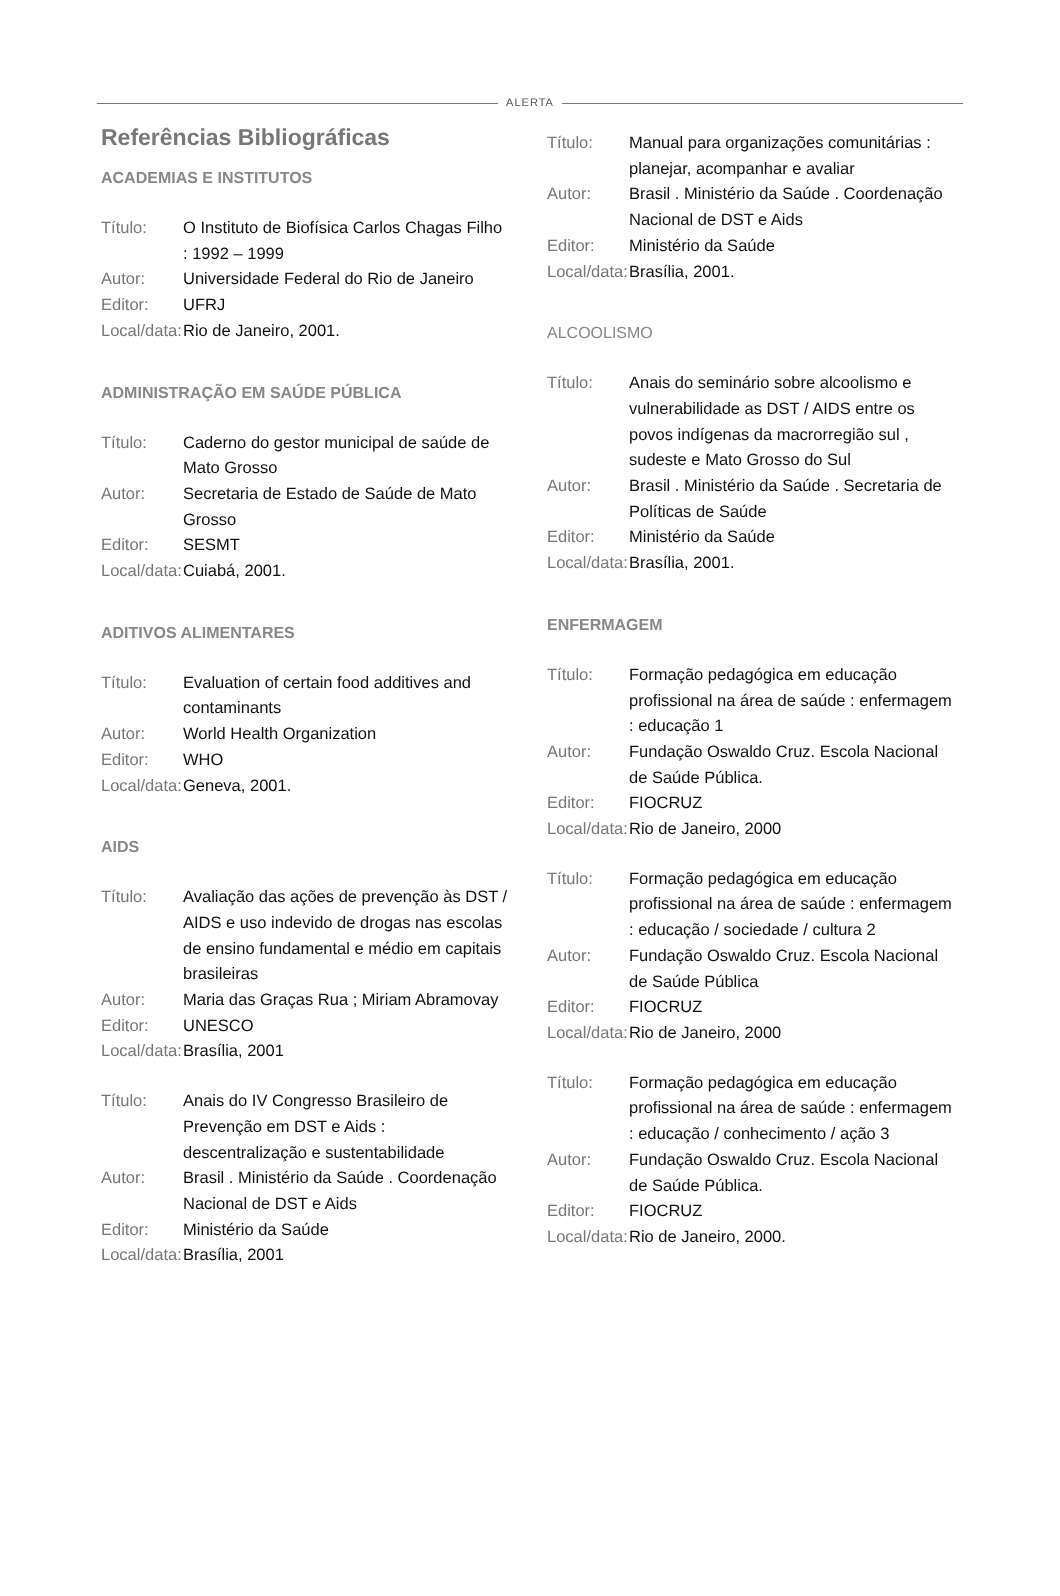ALERTA
Referências Bibliográficas
ACADEMIAS E INSTITUTOS
Título:
O Instituto de Biofísica Carlos Chagas Filho : 1992 – 1999
Autor:
Universidade Federal do Rio de Janeiro
Editor:
UFRJ
Local/data:
Rio de Janeiro, 2001.
ADMINISTRAÇÃO EM SAÚDE PÚBLICA
Título:
Caderno do gestor municipal de saúde de Mato Grosso
Autor:
Secretaria de Estado de Saúde de Mato Grosso
Editor:
SESMT
Local/data:
Cuiabá, 2001.
ADITIVOS ALIMENTARES
Título:
Evaluation of certain food additives and contaminants
Autor:
World Health Organization
Editor:
WHO
Local/data:
Geneva, 2001.
AIDS
Título:
Avaliação das ações de prevenção às DST / AIDS e uso indevido de drogas nas escolas de ensino fundamental e médio em capitais brasileiras
Autor:
Maria das Graças Rua ; Miriam Abramovay
Editor:
UNESCO
Local/data:
Brasília, 2001
Título:
Anais do IV Congresso Brasileiro de Prevenção em DST e Aids : descentralização e sustentabilidade
Autor:
Brasil . Ministério da Saúde . Coordenação Nacional de DST e Aids
Editor:
Ministério da Saúde
Local/data:
Brasília, 2001
Título:
Manual para organizações comunitárias : planejar, acompanhar e avaliar
Autor:
Brasil . Ministério da Saúde . Coordenação Nacional de DST e Aids
Editor:
Ministério da Saúde
Local/data:
Brasília, 2001.
ALCOOLISMO
Título:
Anais do seminário sobre alcoolismo e vulnerabilidade as DST / AIDS entre os povos indígenas da macrorregião sul , sudeste e Mato Grosso do Sul
Autor:
Brasil . Ministério da Saúde . Secretaria de Políticas de Saúde
Editor:
Ministério da Saúde
Local/data:
Brasília, 2001.
ENFERMAGEM
Título:
Formação pedagógica em educação profissional na área de saúde : enfermagem : educação 1
Autor:
Fundação Oswaldo Cruz. Escola Nacional de Saúde Pública.
Editor:
FIOCRUZ
Local/data:
Rio de Janeiro, 2000
Título:
Formação pedagógica em educação profissional na área de saúde : enfermagem : educação / sociedade / cultura 2
Autor:
Fundação Oswaldo Cruz. Escola Nacional de Saúde Pública
Editor:
FIOCRUZ
Local/data:
Rio de Janeiro, 2000
Título:
Formação pedagógica em educação profissional na área de saúde : enfermagem : educação / conhecimento / ação 3
Autor:
Fundação Oswaldo Cruz. Escola Nacional de Saúde Pública.
Editor:
FIOCRUZ
Local/data:
Rio de Janeiro, 2000.